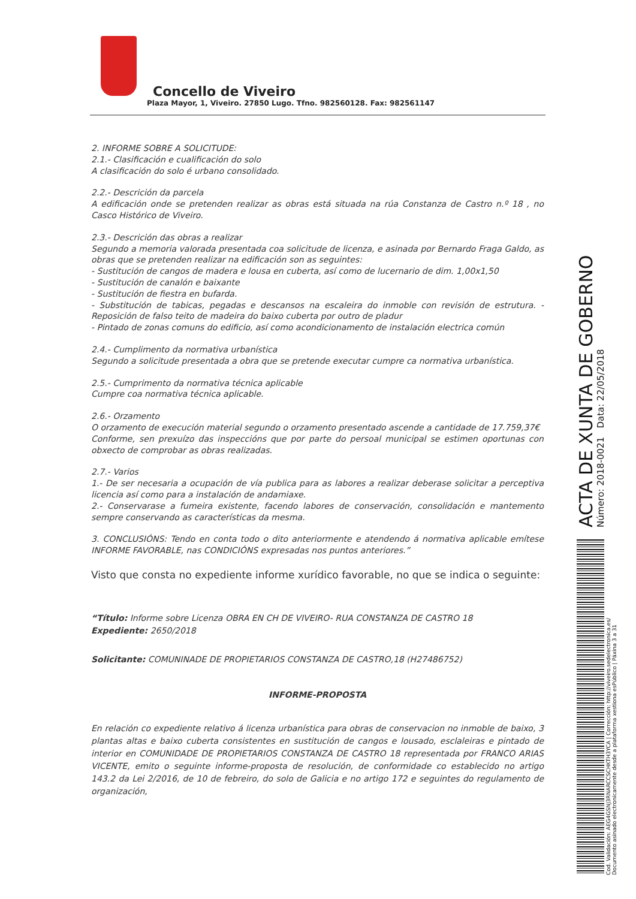Concello de Viveiro
Plaza Mayor, 1, Viveiro. 27850 Lugo. Tfno. 982560128. Fax: 982561147
2. INFORME SOBRE A SOLICITUDE:
2.1.- Clasificación e cualificación do solo
A clasificación do solo é urbano consolidado.
2.2.- Descrición da parcela
A edificación onde se pretenden realizar as obras está situada na rúa Constanza de Castro n.º 18 , no Casco Histórico de Viveiro.
2.3.- Descrición das obras a realizar
Segundo a memoria valorada presentada coa solicitude de licenza, e asinada por Bernardo Fraga Galdo, as obras que se pretenden realizar na edificación son as seguintes:
- Sustitución de cangos de madera e lousa en cuberta, así como de lucernario de dim. 1,00x1,50
- Sustitución de canalón e baixante
- Sustitución de fiestra en bufarda.
- Substitución de tabicas, pegadas e descansos na escaleira do inmoble con revisión de estrutura. - Reposición de falso teito de madeira do baixo cuberta por outro de pladur
- Pintado de zonas comuns do edificio, así como acondicionamento de instalación electrica común
2.4.- Cumplimento da normativa urbanística
Segundo a solicitude presentada a obra que se pretende executar cumpre ca normativa urbanística.
2.5.- Cumprimento da normativa técnica aplicable
Cumpre coa normativa técnica aplicable.
2.6.- Orzamento
O orzamento de execución material segundo o orzamento presentado ascende a cantidade de 17.759,37€
Conforme, sen prexuízo das inspeccións que por parte do persoal municipal se estimen oportunas con obxecto de comprobar as obras realizadas.
2.7.- Varios
1.- De ser necesaria a ocupación de vía publica para as labores a realizar deberase solicitar a perceptiva licencia así como para a instalación de andamiaxe.
2.- Conservarase a fumeira existente, facendo labores de conservación, consolidación e mantemento sempre conservando as características da mesma.
3. CONCLUSIÓNS: Tendo en conta todo o dito anteriormente e atendendo á normativa aplicable emítese INFORME FAVORABLE, nas CONDICIÓNS expresadas nos puntos anteriores.”
Visto que consta no expediente informe xurídico favorable, no que se indica o seguinte:
“Título: Informe sobre Licenza OBRA EN CH DE VIVEIRO- RUA CONSTANZA DE CASTRO 18
Expediente: 2650/2018
Solicitante: COMUNINADE DE PROPIETARIOS CONSTANZA DE CASTRO,18 (H27486752)
INFORME-PROPOSTA
En relación co expediente relativo á licenza urbanística para obras de conservacion no inmoble de baixo, 3 plantas altas e baixo cuberta consistentes en sustitución de cangos e lousado, esclaleiras e pintado de interior en COMUNIDADE DE PROPIETARIOS CONSTANZA DE CASTRO 18 representada por FRANCO ARIAS VICENTE, emito o seguinte informe-proposta de resolución, de conformidade co establecido no artigo 143.2 da Lei 2/2016, de 10 de febreiro, do solo de Galicia e no artigo 172 e seguintes do regulamento de organización,
ACTA DE XUNTA DE GOBERNO Número: 2018-0021 Data: 22/05/2018
Cod. Validación: AEG4GSNJ3RNARCCSCHKTH3YCA | Corrección: http://viveiro.sedelectronica.es/
Documento asinado electronicamente desde a plataforma xestiona esPúblico | Páxina 3 a 31